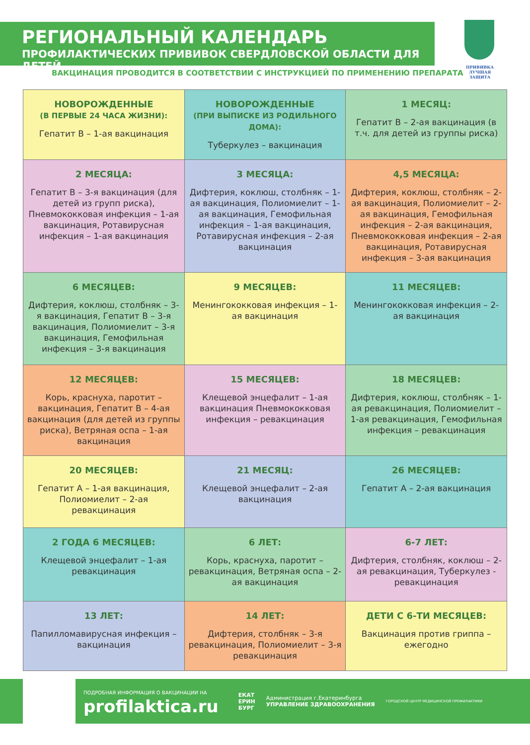РЕГИОНАЛЬНЫЙ КАЛЕНДАРЬ
ПРОФИЛАКТИЧЕСКИХ ПРИВИВОК СВЕРДЛОВСКОЙ ОБЛАСТИ ДЛЯ ДЕТЕЙ
ПРИВИВКА
ЛУЧШАЯ
ЗАЩИТА
ВАКЦИНАЦИЯ ПРОВОДИТСЯ В СООТВЕТСТВИИ С ИНСТРУКЦИЕЙ ПО ПРИМЕНЕНИЮ ПРЕПАРАТА
| НОВОРОЖДЕННЫЕ (В ПЕРВЫЕ 24 ЧАСА ЖИЗНИ): Гепатит В – 1-ая вакцинация | НОВОРОЖДЕННЫЕ (ПРИ ВЫПИСКЕ ИЗ РОДИЛЬНОГО ДОМА): Туберкулез – вакцинация | 1 МЕСЯЦ: Гепатит В – 2-ая вакцинация (в т.ч. для детей из группы риска) |
| 2 МЕСЯЦА: Гепатит В – 3-я вакцинация (для детей из групп риска), Пневмококковая инфекция – 1-ая вакцинация, Ротавирусная инфекция – 1-ая вакцинация | 3 МЕСЯЦА: Дифтерия, коклюш, столбняк – 1-ая вакцинация, Полиомиелит – 1-ая вакцинация, Гемофильная инфекция – 1-ая вакцинация, Ротавирусная инфекция – 2-ая вакцинация | 4,5 МЕСЯЦА: Дифтерия, коклюш, столбняк – 2-ая вакцинация, Полиомиелит – 2-ая вакцинация, Гемофильная инфекция – 2-ая вакцинация, Пневмококковая инфекция – 2-ая вакцинация, Ротавирусная инфекция – 3-ая вакцинация |
| 6 МЕСЯЦЕВ: Дифтерия, коклюш, столбняк – 3-я вакцинация, Гепатит В – 3-я вакцинация, Полиомиелит – 3-я вакцинация, Гемофильная инфекция – 3-я вакцинация | 9 МЕСЯЦЕВ: Менингококковая инфекция – 1-ая вакцинация | 11 МЕСЯЦЕВ: Менингококковая инфекция – 2-ая вакцинация |
| 12 МЕСЯЦЕВ: Корь, краснуха, паротит – вакцинация, Гепатит В – 4-ая вакцинация (для детей из группы риска), Ветряная оспа – 1-ая вакцинация | 15 МЕСЯЦЕВ: Клещевой энцефалит – 1-ая вакцинация Пневмококковая инфекция – ревакцинация | 18 МЕСЯЦЕВ: Дифтерия, коклюш, столбняк – 1-ая ревакцинация, Полиомиелит – 1-ая ревакцинация, Гемофильная инфекция – ревакцинация |
| 20 МЕСЯЦЕВ: Гепатит А – 1-ая вакцинация, Полиомиелит – 2-ая ревакцинация | 21 МЕСЯЦ: Клещевой энцефалит – 2-ая вакцинация | 26 МЕСЯЦЕВ: Гепатит А – 2-ая вакцинация |
| 2 ГОДА 6 МЕСЯЦЕВ: Клещевой энцефалит – 1-ая ревакцинация | 6 ЛЕТ: Корь, краснуха, паротит – ревакцинация, Ветряная оспа – 2-ая вакцинация | 6-7 ЛЕТ: Дифтерия, столбняк, коклюш – 2-ая ревакцинация, Туберкулез - ревакцинация |
| 13 ЛЕТ: Папилломавирусная инфекция – вакцинация | 14 ЛЕТ: Дифтерия, столбняк – 3-я ревакцинация, Полиомиелит – 3-я ревакцинация | ДЕТИ С 6-ТИ МЕСЯЦЕВ: Вакцинация против гриппа – ежегодно |
ПОДРОБНАЯ ИНФОРМАЦИЯ О ВАКЦИНАЦИИ НА
profilaktica.ru
ЕКАТ
ЕРИН
БУРГ Администрация г.Екатеринбурга
УПРАВЛЕНИЕ ЗДРАВООХРАНЕНИЯ ГОРОДСКОЙ ЦЕНТР МЕДИЦИНСКОЙ ПРОФИЛАКТИКИ